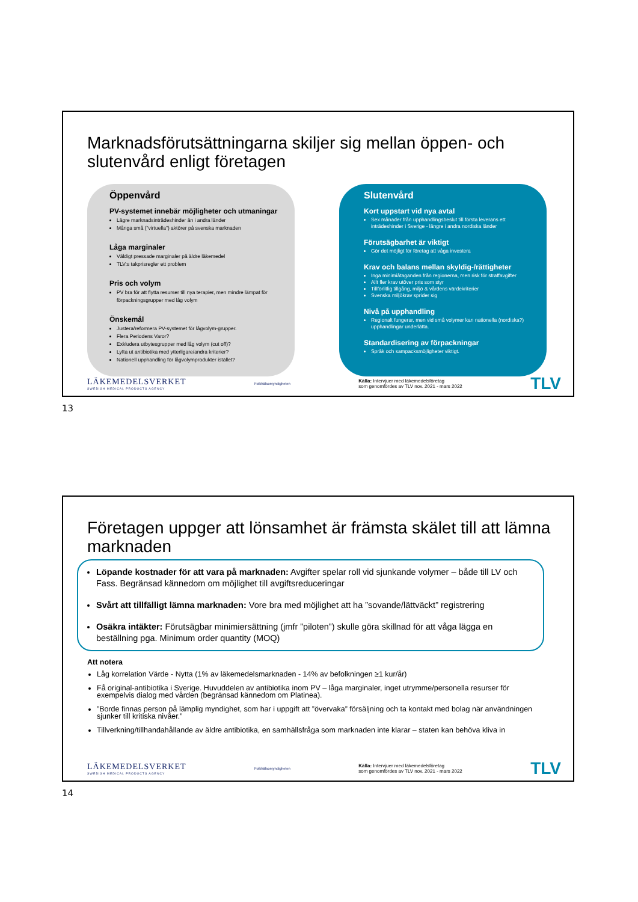Marknadsförutsättningarna skiljer sig mellan öppen- och slutenvård enligt företagen
Öppenvård
PV-systemet innebär möjligheter och utmaningar
Lägre marknadsinträdeshinder än i andra länder
Många små ("virtuella") aktörer på svenska marknaden
Låga marginaler
Väldigt pressade marginaler på äldre läkemedel
TLV:s takprisregler ett problem
Pris och volym
PV bra för att flytta resurser till nya terapier, men mindre lämpat för förpackningsgrupper med låg volym
Önskemål
Justera/reformera PV-systemet för lågvolym-grupper.
Flera Periodens Varor?
Exkludera utbytesgrupper med låg volym (cut off)?
Lyfta ut antibiotika med ytterligare/andra kriterier?
Nationell upphandling för lågvolymprodukter istället?
Slutenvård
Kort uppstart vid nya avtal
Sex månader från upphandlingsbeslut till första leverans ett inträdeshinder i Sverige - längre i andra nordiska länder
Förutsägbarhet är viktigt
Gör det möjligt för företag att våga investera
Krav och balans mellan skyldig-/rättigheter
Inga minimiåtaganden från regionerna, men risk för straffavgifter
Allt fler krav utöver pris som styr
Tillförlitlig tillgång, miljö & vårdens värdekriterier
Svenska miljökrav sprider sig
Nivå på upphandling
Regionalt fungerar, men vid små volymer kan nationella (nordiska?) upphandlingar underlätta.
Standardisering av förpackningar
Språk och sampacksmöjligheter viktigt.
LÄKEMEDELSVERKET
SWEDISH MEDICAL PRODUCTS AGENCY
Folkhälsomyndigheten
Källa: Intervjuer med läkemedelsföretag
som genomfördes av TLV nov. 2021 - mars 2022
TLV
13
Företagen uppger att lönsamhet är främsta skälet till att lämna marknaden
Löpande kostnader för att vara på marknaden: Avgifter spelar roll vid sjunkande volymer – både till LV och Fass. Begränsad kännedom om möjlighet till avgiftsreduceringar
Svårt att tillfälligt lämna marknaden: Vore bra med möjlighet att ha ”sovande/lättväckt” registrering
Osäkra intäkter: Förutsägbar minimiersättning (jmfr ”piloten”) skulle göra skillnad för att våga lägga en beställning pga. Minimum order quantity (MOQ)
Att notera
Låg korrelation Värde - Nytta (1% av läkemedelsmarknaden - 14% av befolkningen ≥1 kur/år)
Få original-antibiotika i Sverige. Huvuddelen av antibiotika inom PV – låga marginaler, inget utrymme/personella resurser för exempelvis dialog med vården (begränsad kännedom om Platinea).
”Borde finnas person på lämplig myndighet, som har i uppgift att ”övervaka” försäljning och ta kontakt med bolag när användningen sjunker till kritiska nivåer.”
Tillverkning/tillhandahållande av äldre antibiotika, en samhällsfråga som marknaden inte klarar – staten kan behöva kliva in
LÄKEMEDELSVERKET
SWEDISH MEDICAL PRODUCTS AGENCY
Folkhälsomyndigheten
Källa: Intervjuer med läkemedelsföretag
som genomfördes av TLV nov. 2021 - mars 2022
TLV
14